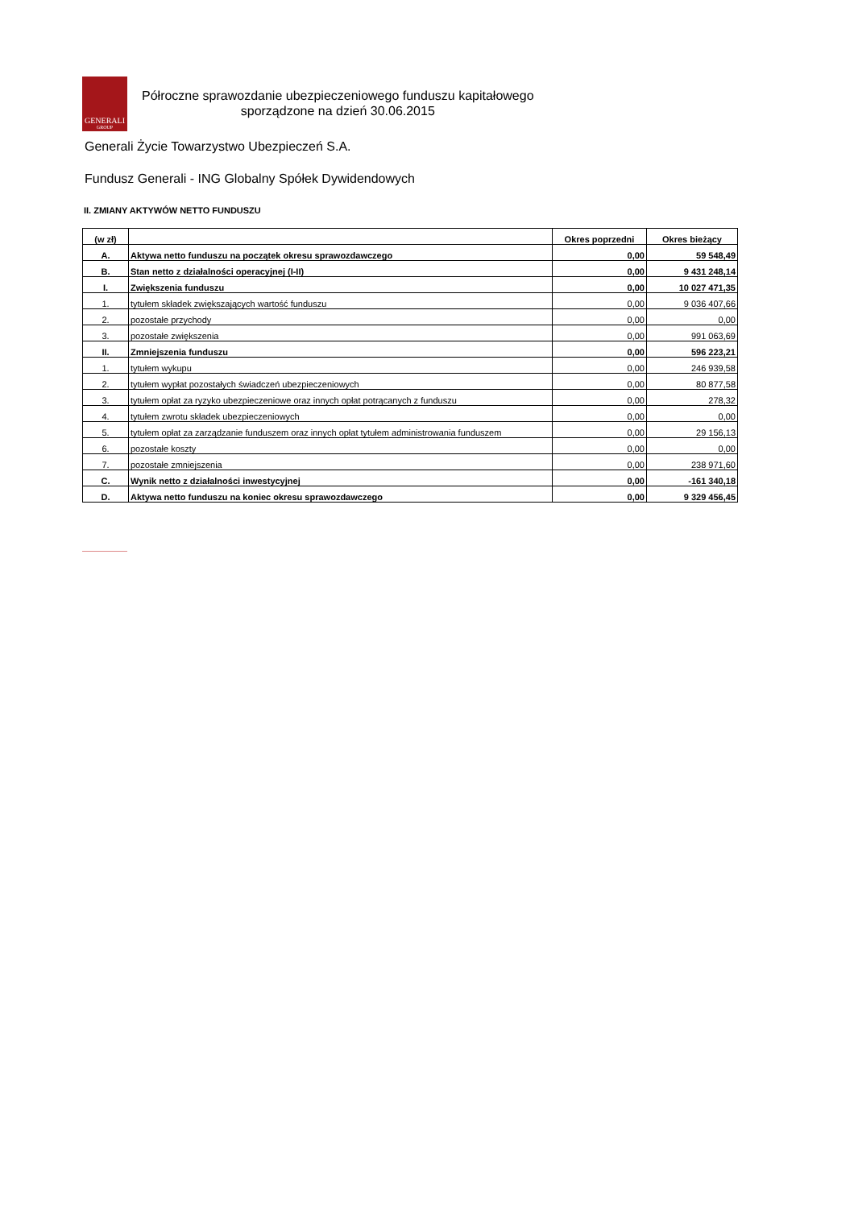GENERALI
GROUP
Półroczne sprawozdanie ubezpieczeniowego funduszu kapitałowego
sporządzone na dzień 30.06.2015
Generali Życie Towarzystwo Ubezpieczeń S.A.
Fundusz Generali - ING Globalny Spółek Dywidendowych
II. ZMIANY AKTYWÓW NETTO FUNDUSZU
| (w zł) | | Okres poprzedni | Okres bieżący |
| --- | --- | --- | --- |
| A. | Aktywa netto funduszu na początek okresu sprawozdawczego | 0,00 | 59 548,49 |
| B. | Stan netto z działalności operacyjnej (I-II) | 0,00 | 9 431 248,14 |
| I. | Zwiększenia funduszu | 0,00 | 10 027 471,35 |
| 1. | tytułem składek zwiększających wartość funduszu | 0,00 | 9 036 407,66 |
| 2. | pozostałe przychody | 0,00 | 0,00 |
| 3. | pozostałe zwiększenia | 0,00 | 991 063,69 |
| II. | Zmniejszenia funduszu | 0,00 | 596 223,21 |
| 1. | tytułem wykupu | 0,00 | 246 939,58 |
| 2. | tytułem wypłat pozostałych świadczeń ubezpieczeniowych | 0,00 | 80 877,58 |
| 3. | tytułem opłat za ryzyko ubezpieczeniowe oraz innych opłat potrącanych z funduszu | 0,00 | 278,32 |
| 4. | tytułem zwrotu składek ubezpieczeniowych | 0,00 | 0,00 |
| 5. | tytułem opłat za zarządzanie funduszem oraz innych opłat tytułem administrowania funduszem | 0,00 | 29 156,13 |
| 6. | pozostałe koszty | 0,00 | 0,00 |
| 7. | pozostałe zmniejszenia | 0,00 | 238 971,60 |
| C. | Wynik netto z działalności inwestycyjnej | 0,00 | -161 340,18 |
| D. | Aktywa netto funduszu na koniec okresu sprawozdawczego | 0,00 | 9 329 456,45 |